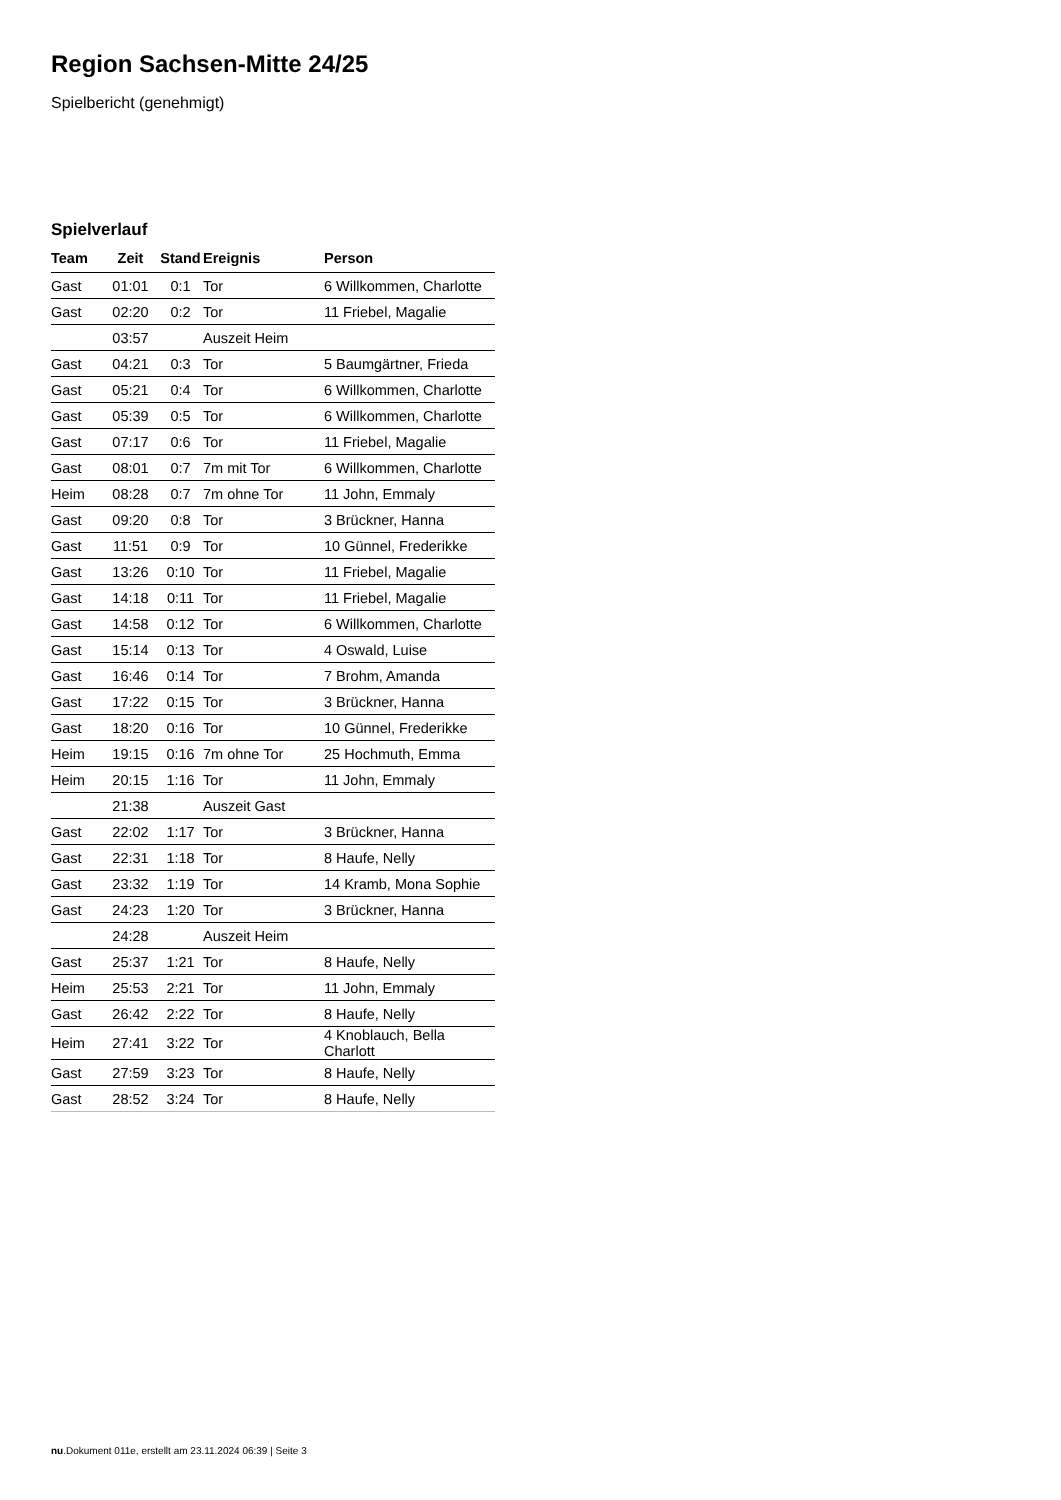Region Sachsen-Mitte 24/25
Spielbericht (genehmigt)
Spielverlauf
| Team | Zeit | Stand | Ereignis | Person |
| --- | --- | --- | --- | --- |
| Gast | 01:01 | 0:1 | Tor | 6 Willkommen, Charlotte |
| Gast | 02:20 | 0:2 | Tor | 11 Friebel, Magalie |
| | 03:57 | | Auszeit Heim | |
| Gast | 04:21 | 0:3 | Tor | 5 Baumgärtner, Frieda |
| Gast | 05:21 | 0:4 | Tor | 6 Willkommen, Charlotte |
| Gast | 05:39 | 0:5 | Tor | 6 Willkommen, Charlotte |
| Gast | 07:17 | 0:6 | Tor | 11 Friebel, Magalie |
| Gast | 08:01 | 0:7 | 7m mit Tor | 6 Willkommen, Charlotte |
| Heim | 08:28 | 0:7 | 7m ohne Tor | 11 John, Emmaly |
| Gast | 09:20 | 0:8 | Tor | 3 Brückner, Hanna |
| Gast | 11:51 | 0:9 | Tor | 10 Günnel, Frederikke |
| Gast | 13:26 | 0:10 | Tor | 11 Friebel, Magalie |
| Gast | 14:18 | 0:11 | Tor | 11 Friebel, Magalie |
| Gast | 14:58 | 0:12 | Tor | 6 Willkommen, Charlotte |
| Gast | 15:14 | 0:13 | Tor | 4 Oswald, Luise |
| Gast | 16:46 | 0:14 | Tor | 7 Brohm, Amanda |
| Gast | 17:22 | 0:15 | Tor | 3 Brückner, Hanna |
| Gast | 18:20 | 0:16 | Tor | 10 Günnel, Frederikke |
| Heim | 19:15 | 0:16 | 7m ohne Tor | 25 Hochmuth, Emma |
| Heim | 20:15 | 1:16 | Tor | 11 John, Emmaly |
| | 21:38 | | Auszeit Gast | |
| Gast | 22:02 | 1:17 | Tor | 3 Brückner, Hanna |
| Gast | 22:31 | 1:18 | Tor | 8 Haufe, Nelly |
| Gast | 23:32 | 1:19 | Tor | 14 Kramb, Mona Sophie |
| Gast | 24:23 | 1:20 | Tor | 3 Brückner, Hanna |
| | 24:28 | | Auszeit Heim | |
| Gast | 25:37 | 1:21 | Tor | 8 Haufe, Nelly |
| Heim | 25:53 | 2:21 | Tor | 11 John, Emmaly |
| Gast | 26:42 | 2:22 | Tor | 8 Haufe, Nelly |
| Heim | 27:41 | 3:22 | Tor | 4 Knoblauch, Bella Charlott |
| Gast | 27:59 | 3:23 | Tor | 8 Haufe, Nelly |
| Gast | 28:52 | 3:24 | Tor | 8 Haufe, Nelly |
nu.Dokument 011e, erstellt am 23.11.2024 06:39 | Seite 3